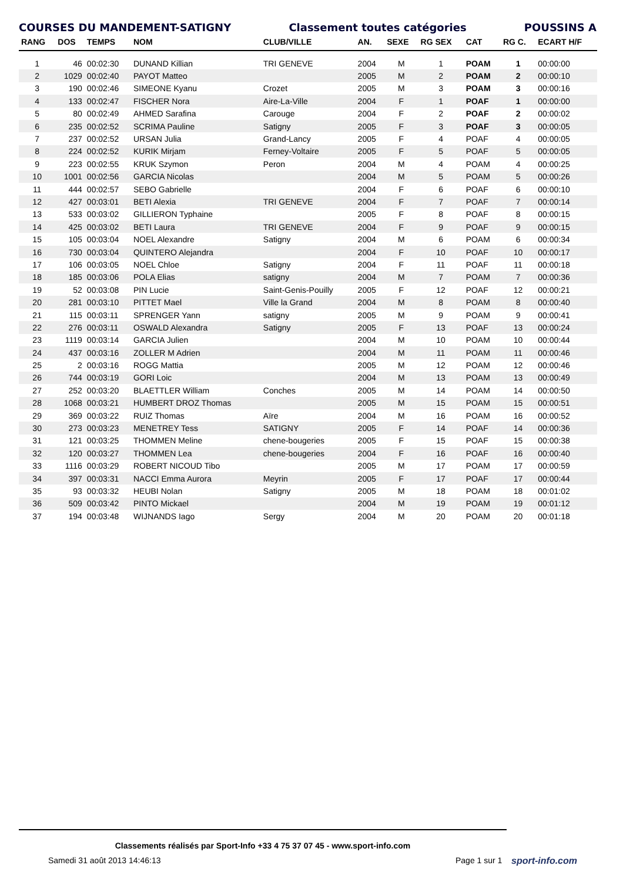COURSES DU MANDEMENT-SATIGNY Classement toutes catégories POUSSINS A
| RANG | DOS | TEMPS | NOM | CLUB/VILLE | AN. | SEXE | RG SEX | CAT | RG C. | ECART H/F |
| --- | --- | --- | --- | --- | --- | --- | --- | --- | --- | --- |
| 1 | 46 | 00:02:30 | DUNAND Killian | TRI GENEVE | 2004 | M | 1 | POAM | 1 | 00:00:00 |
| 2 | 1029 | 00:02:40 | PAYOT Matteo | | 2005 | M | 2 | POAM | 2 | 00:00:10 |
| 3 | 190 | 00:02:46 | SIMEONE Kyanu | Crozet | 2005 | M | 3 | POAM | 3 | 00:00:16 |
| 4 | 133 | 00:02:47 | FISCHER Nora | Aire-La-Ville | 2004 | F | 1 | POAF | 1 | 00:00:00 |
| 5 | 80 | 00:02:49 | AHMED Sarafina | Carouge | 2004 | F | 2 | POAF | 2 | 00:00:02 |
| 6 | 235 | 00:02:52 | SCRIMA Pauline | Satigny | 2005 | F | 3 | POAF | 3 | 00:00:05 |
| 7 | 237 | 00:02:52 | URSAN Julia | Grand-Lancy | 2005 | F | 4 | POAF | 4 | 00:00:05 |
| 8 | 224 | 00:02:52 | KURIK Mirjam | Ferney-Voltaire | 2005 | F | 5 | POAF | 5 | 00:00:05 |
| 9 | 223 | 00:02:55 | KRUK Szymon | Peron | 2004 | M | 4 | POAM | 4 | 00:00:25 |
| 10 | 1001 | 00:02:56 | GARCIA Nicolas | | 2004 | M | 5 | POAM | 5 | 00:00:26 |
| 11 | 444 | 00:02:57 | SEBO Gabrielle | | 2004 | F | 6 | POAF | 6 | 00:00:10 |
| 12 | 427 | 00:03:01 | BETI Alexia | TRI GENEVE | 2004 | F | 7 | POAF | 7 | 00:00:14 |
| 13 | 533 | 00:03:02 | GILLIERON Typhaine | | 2005 | F | 8 | POAF | 8 | 00:00:15 |
| 14 | 425 | 00:03:02 | BETI Laura | TRI GENEVE | 2004 | F | 9 | POAF | 9 | 00:00:15 |
| 15 | 105 | 00:03:04 | NOEL Alexandre | Satigny | 2004 | M | 6 | POAM | 6 | 00:00:34 |
| 16 | 730 | 00:03:04 | QUINTERO Alejandra | | 2004 | F | 10 | POAF | 10 | 00:00:17 |
| 17 | 106 | 00:03:05 | NOEL Chloe | Satigny | 2004 | F | 11 | POAF | 11 | 00:00:18 |
| 18 | 185 | 00:03:06 | POLA Elias | satigny | 2004 | M | 7 | POAM | 7 | 00:00:36 |
| 19 | 52 | 00:03:08 | PIN Lucie | Saint-Genis-Pouilly | 2005 | F | 12 | POAF | 12 | 00:00:21 |
| 20 | 281 | 00:03:10 | PITTET Mael | Ville la Grand | 2004 | M | 8 | POAM | 8 | 00:00:40 |
| 21 | 115 | 00:03:11 | SPRENGER Yann | satigny | 2005 | M | 9 | POAM | 9 | 00:00:41 |
| 22 | 276 | 00:03:11 | OSWALD Alexandra | Satigny | 2005 | F | 13 | POAF | 13 | 00:00:24 |
| 23 | 1119 | 00:03:14 | GARCIA Julien | | 2004 | M | 10 | POAM | 10 | 00:00:44 |
| 24 | 437 | 00:03:16 | ZOLLER M Adrien | | 2004 | M | 11 | POAM | 11 | 00:00:46 |
| 25 | 2 | 00:03:16 | ROGG Mattia | | 2005 | M | 12 | POAM | 12 | 00:00:46 |
| 26 | 744 | 00:03:19 | GORI Loic | | 2004 | M | 13 | POAM | 13 | 00:00:49 |
| 27 | 252 | 00:03:20 | BLAETTLER William | Conches | 2005 | M | 14 | POAM | 14 | 00:00:50 |
| 28 | 1068 | 00:03:21 | HUMBERT DROZ Thomas | | 2005 | M | 15 | POAM | 15 | 00:00:51 |
| 29 | 369 | 00:03:22 | RUIZ Thomas | Aïre | 2004 | M | 16 | POAM | 16 | 00:00:52 |
| 30 | 273 | 00:03:23 | MENETREY Tess | SATIGNY | 2005 | F | 14 | POAF | 14 | 00:00:36 |
| 31 | 121 | 00:03:25 | THOMMEN Meline | chene-bougeries | 2005 | F | 15 | POAF | 15 | 00:00:38 |
| 32 | 120 | 00:03:27 | THOMMEN Lea | chene-bougeries | 2004 | F | 16 | POAF | 16 | 00:00:40 |
| 33 | 1116 | 00:03:29 | ROBERT NICOUD Tibo | | 2005 | M | 17 | POAM | 17 | 00:00:59 |
| 34 | 397 | 00:03:31 | NACCI Emma Aurora | Meyrin | 2005 | F | 17 | POAF | 17 | 00:00:44 |
| 35 | 93 | 00:03:32 | HEUBI Nolan | Satigny | 2005 | M | 18 | POAM | 18 | 00:01:02 |
| 36 | 509 | 00:03:42 | PINTO Mickael | | 2004 | M | 19 | POAM | 19 | 00:01:12 |
| 37 | 194 | 00:03:48 | WIJNANDS Iago | Sergy | 2004 | M | 20 | POAM | 20 | 00:01:18 |
Classements réalisés par Sport-Info +33 4 75 37 07 45 - www.sport-info.com
Samedi 31 août 2013 14:46:13 Page 1 sur 1 sport-info.com